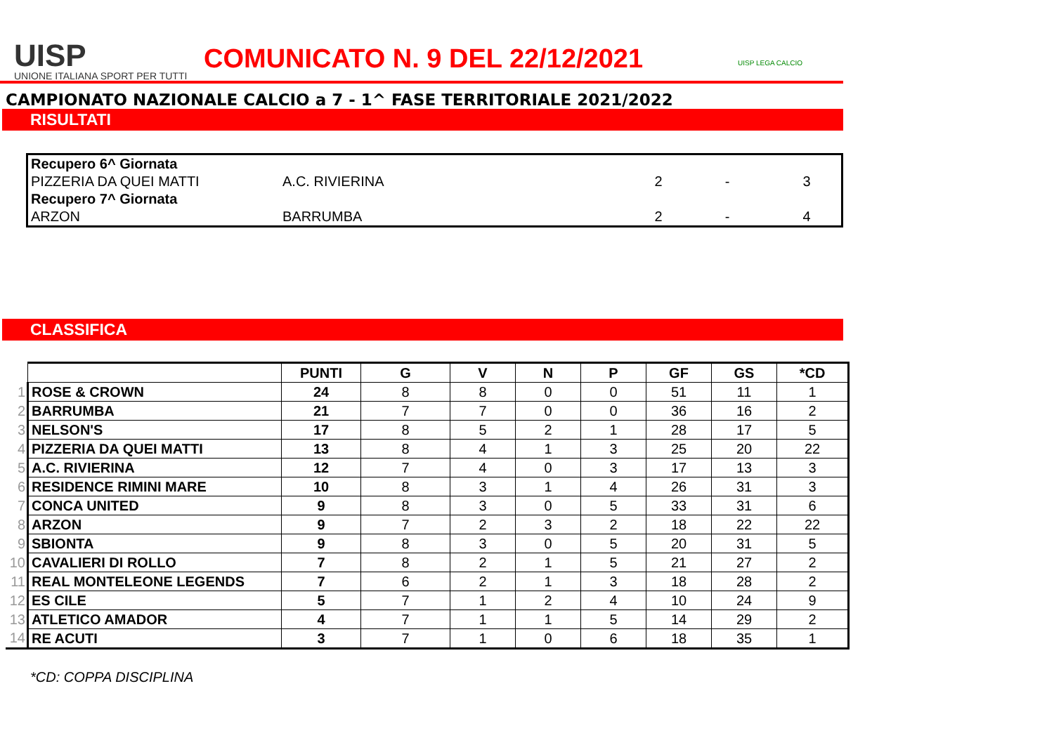UISP
UNIONE ITALIANA SPORT PER TUTTI
COMUNICATO N. 9 DEL 22/12/2021
UISP LEGA CALCIO
CAMPIONATO NAZIONALE CALCIO a 7 - 1^ FASE TERRITORIALE 2021/2022
RISULTATI
| Recupero 6^ Giornata | | | | |
| PIZZERIA DA QUEI MATTI | A.C. RIVIERINA | 2 | - | 3 |
| Recupero 7^ Giornata | | | | |
| ARZON | BARRUMBA | 2 | - | 4 |
CLASSIFICA
| | | PUNTI | G | V | N | P | GF | GS | *CD |
| 1 | ROSE & CROWN | 24 | 8 | 8 | 0 | 0 | 51 | 11 | 1 |
| 2 | BARRUMBA | 21 | 7 | 7 | 0 | 0 | 36 | 16 | 2 |
| 3 | NELSON'S | 17 | 8 | 5 | 2 | 1 | 28 | 17 | 5 |
| 4 | PIZZERIA DA QUEI MATTI | 13 | 8 | 4 | 1 | 3 | 25 | 20 | 22 |
| 5 | A.C. RIVIERINA | 12 | 7 | 4 | 0 | 3 | 17 | 13 | 3 |
| 6 | RESIDENCE RIMINI MARE | 10 | 8 | 3 | 1 | 4 | 26 | 31 | 3 |
| 7 | CONCA UNITED | 9 | 8 | 3 | 0 | 5 | 33 | 31 | 6 |
| 8 | ARZON | 9 | 7 | 2 | 3 | 2 | 18 | 22 | 22 |
| 9 | SBIONTA | 9 | 8 | 3 | 0 | 5 | 20 | 31 | 5 |
| 10 | CAVALIERI DI ROLLO | 7 | 8 | 2 | 1 | 5 | 21 | 27 | 2 |
| 11 | REAL MONTELEONE LEGENDS | 7 | 6 | 2 | 1 | 3 | 18 | 28 | 2 |
| 12 | ES CILE | 5 | 7 | 1 | 2 | 4 | 10 | 24 | 9 |
| 13 | ATLETICO AMADOR | 4 | 7 | 1 | 1 | 5 | 14 | 29 | 2 |
| 14 | RE ACUTI | 3 | 7 | 1 | 0 | 6 | 18 | 35 | 1 |
*CD: COPPA DISCIPLINA